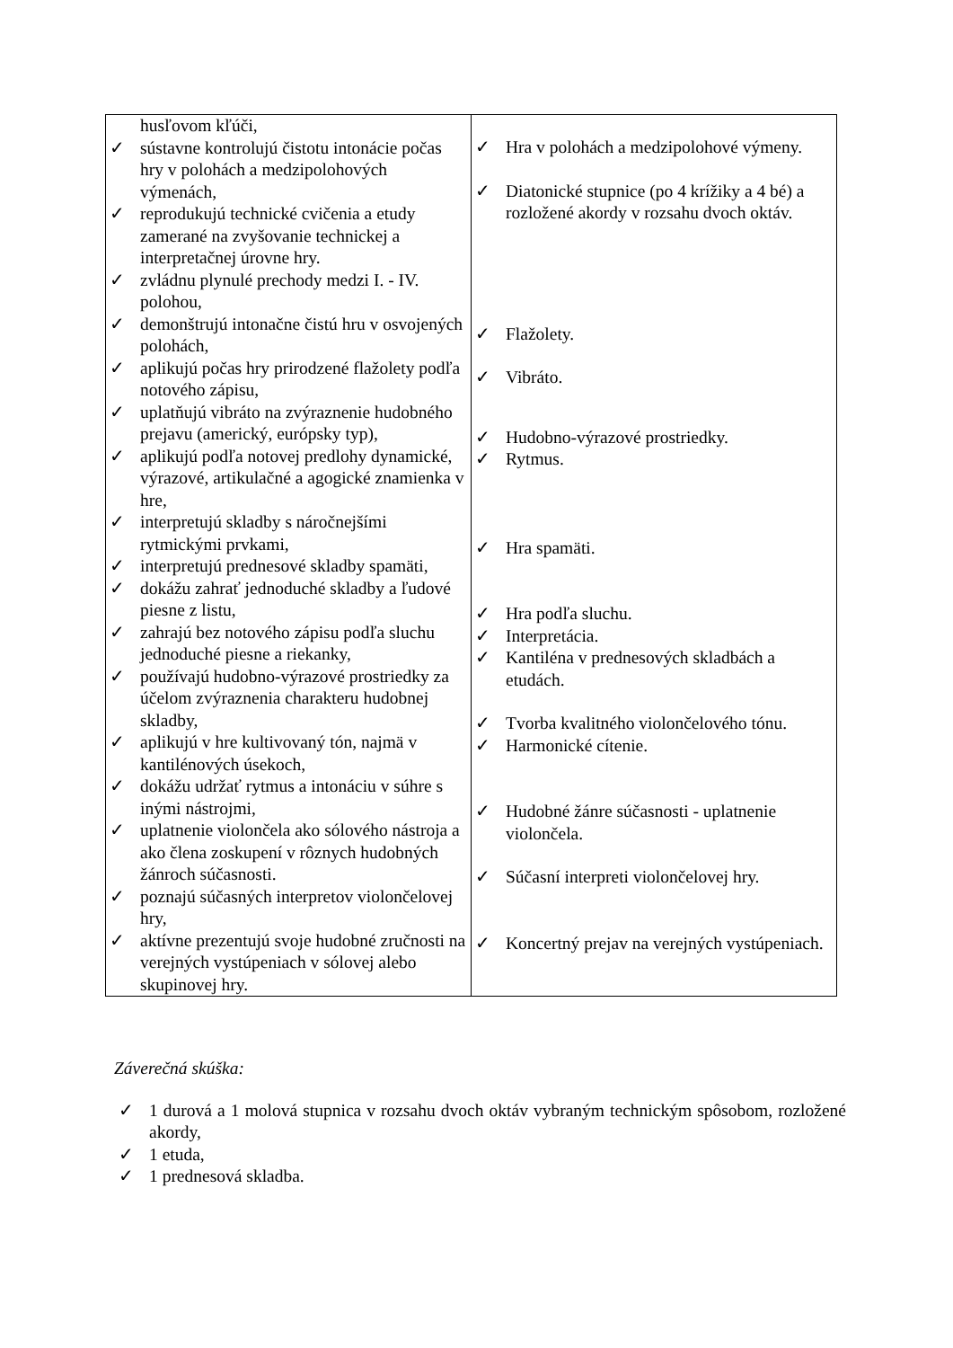| husľovom kľúči, ✓ sústavne kontrolujú čistotu intonácie počas hry v polohách a medzipolohových výmenách, ✓ reprodukujú technické cvičenia a etudy zamerané na zvyšovanie technickej a interpretačnej úrovne hry. ✓ zvládnu plynulé prechody medzi I. - IV. polohou, ✓ demonštrujú intonačne čistú hru v osvojených polohách, ✓ aplikujú počas hry prirodzené flažolety podľa notového zápisu, ✓ uplatňujú vibráto na zvýraznenie hudobného prejavu (americký, európsky typ), ✓ aplikujú podľa notovej predlohy dynamické, výrazové, artikulačné a agogické znamienka v hre, ✓ interpretujú skladby s náročnejšími rytmickými prvkami, ✓ interpretujú prednesové skladby spamäti, ✓ dokážu zahrať jednoduché skladby a ľudové piesne z listu, ✓ zahrajú bez notového zápisu podľa sluchu jednoduché piesne a riekanky, ✓ používajú hudobno-výrazové prostriedky za účelom zvýraznenia charakteru hudobnej skladby, ✓ aplikujú v hre kultivovaný tón, najmä v kantilénových úsekoch, ✓ dokážu udržať rytmus a intonáciu v súhre s inými nástrojmi, ✓ uplatnenie violončela ako sólového nástroja a ako člena zoskupení v rôznych hudobných žánroch súčasnosti. ✓ poznajú súčasných interpretov violončelovej hry, ✓ aktívne prezentujú svoje hudobné zručnosti na verejných vystúpeniach v sólovej alebo skupinovej hry. | ✓ Hra v polohách a medzipolohové výmeny. ✓ Diatonické stupnice (po 4 krížiky a 4 bé) a rozložené akordy v rozsahu dvoch oktáv. ✓ Flažolety. ✓ Vibráto. ✓ Hudobno-výrazové prostriedky. ✓ Rytmus. ✓ Hra spamäti. ✓ Hra podľa sluchu. ✓ Interpretácia. ✓ Kantiléna v prednesových skladbách a etudách. ✓ Tvorba kvalitného violončelového tónu. ✓ Harmonické cítenie. ✓ Hudobné žánre súčasnosti - uplatnenie violončela. ✓ Súčasní interpreti violončelovej hry. ✓ Koncertný prejav na verejných vystúpeniach. |
Záverečná skúška:
✓ 1 durová a 1 molová stupnica v rozsahu dvoch oktáv vybraným technickým spôsobom, rozložené akordy,
✓ 1 etuda,
✓ 1 prednesová skladba.